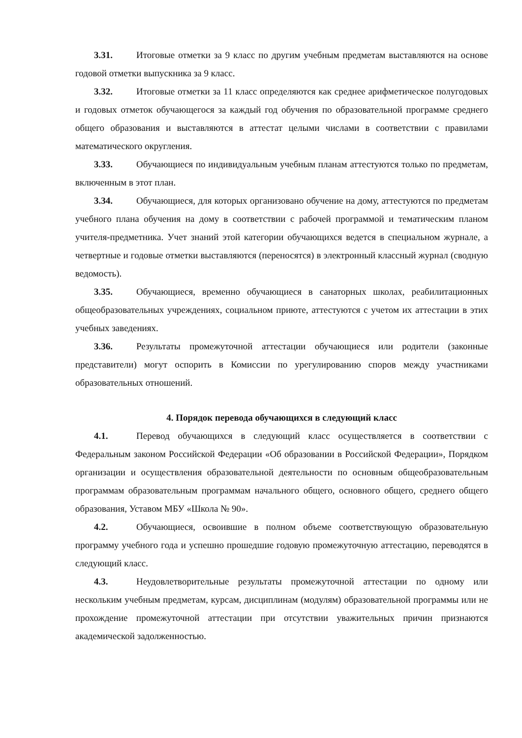3.31. Итоговые отметки за 9 класс по другим учебным предметам выставляются на основе годовой отметки выпускника за 9 класс.
3.32. Итоговые отметки за 11 класс определяются как среднее арифметическое полугодовых и годовых отметок обучающегося за каждый год обучения по образовательной программе среднего общего образования и выставляются в аттестат целыми числами в соответствии с правилами математического округления.
3.33. Обучающиеся по индивидуальным учебным планам аттестуются только по предметам, включенным в этот план.
3.34. Обучающиеся, для которых организовано обучение на дому, аттестуются по предметам учебного плана обучения на дому в соответствии с рабочей программой и тематическим планом учителя-предметника. Учет знаний этой категории обучающихся ведется в специальном журнале, а четвертные и годовые отметки выставляются (переносятся) в электронный классный журнал (сводную ведомость).
3.35. Обучающиеся, временно обучающиеся в санаторных школах, реабилитационных общеобразовательных учреждениях, социальном приюте, аттестуются с учетом их аттестации в этих учебных заведениях.
3.36. Результаты промежуточной аттестации обучающиеся или родители (законные представители) могут оспорить в Комиссии по урегулированию споров между участниками образовательных отношений.
4. Порядок перевода обучающихся в следующий класс
4.1. Перевод обучающихся в следующий класс осуществляется в соответствии с Федеральным законом Российской Федерации «Об образовании в Российской Федерации», Порядком организации и осуществления образовательной деятельности по основным общеобразовательным программам образовательным программам начального общего, основного общего, среднего общего образования, Уставом МБУ «Школа № 90».
4.2. Обучающиеся, освоившие в полном объеме соответствующую образовательную программу учебного года и успешно прошедшие годовую промежуточную аттестацию, переводятся в следующий класс.
4.3. Неудовлетворительные результаты промежуточной аттестации по одному или нескольким учебным предметам, курсам, дисциплинам (модулям) образовательной программы или не прохождение промежуточной аттестации при отсутствии уважительных причин признаются академической задолженностью.